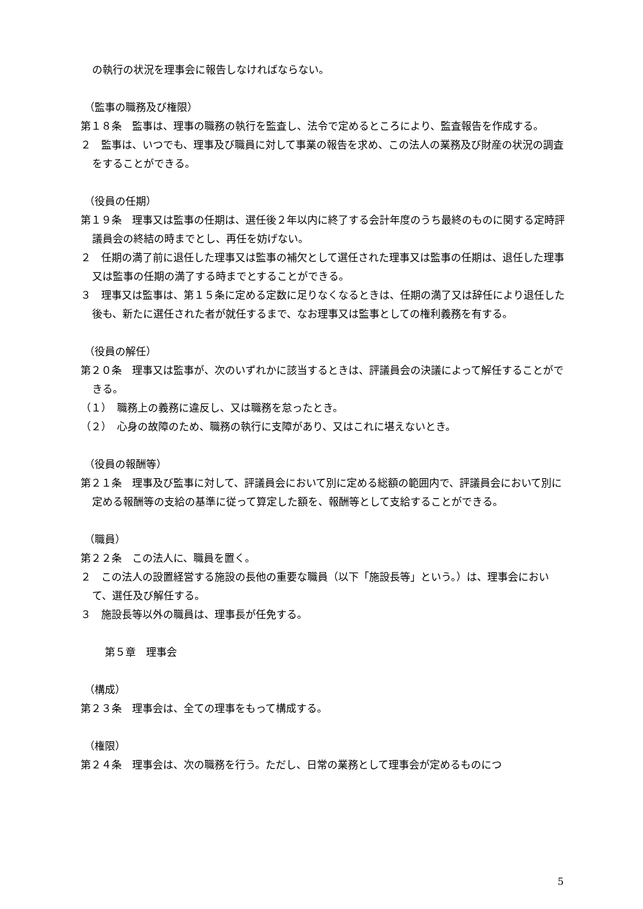の執行の状況を理事会に報告しなければならない。
（監事の職務及び権限）
第１８条　監事は、理事の職務の執行を監査し、法令で定めるところにより、監査報告を作成する。
２　監事は、いつでも、理事及び職員に対して事業の報告を求め、この法人の業務及び財産の状況の調査をすることができる。
（役員の任期）
第１９条　理事又は監事の任期は、選任後２年以内に終了する会計年度のうち最終のものに関する定時評議員会の終結の時までとし、再任を妨げない。
２　任期の満了前に退任した理事又は監事の補欠として選任された理事又は監事の任期は、退任した理事又は監事の任期の満了する時までとすることができる。
３　理事又は監事は、第１５条に定める定数に足りなくなるときは、任期の満了又は辞任により退任した後も、新たに選任された者が就任するまで、なお理事又は監事としての権利義務を有する。
（役員の解任）
第２０条　理事又は監事が、次のいずれかに該当するときは、評議員会の決議によって解任することができる。
（１）　職務上の義務に違反し、又は職務を怠ったとき。
（２）　心身の故障のため、職務の執行に支障があり、又はこれに堪えないとき。
（役員の報酬等）
第２１条　理事及び監事に対して、評議員会において別に定める総額の範囲内で、評議員会において別に定める報酬等の支給の基準に従って算定した額を、報酬等として支給することができる。
（職員）
第２２条　この法人に、職員を置く。
２　この法人の設置経営する施設の長他の重要な職員（以下「施設長等」という。）は、理事会において、選任及び解任する。
３　施設長等以外の職員は、理事長が任免する。
第５章　理事会
（構成）
第２３条　理事会は、全ての理事をもって構成する。
（権限）
第２４条　理事会は、次の職務を行う。ただし、日常の業務として理事会が定めるものにつ
5